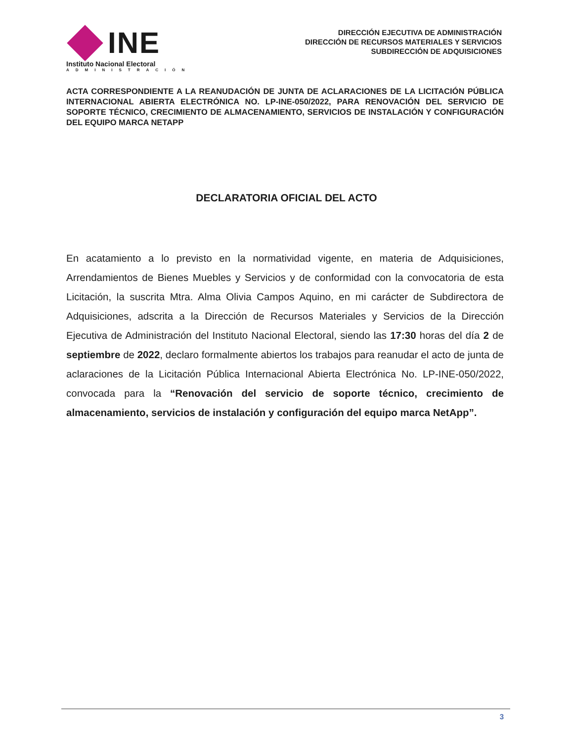INE
Instituto Nacional Electoral
ADMINISTRACIÓN
DIRECCIÓN EJECUTIVA DE ADMINISTRACIÓN
DIRECCIÓN DE RECURSOS MATERIALES Y SERVICIOS
SUBDIRECCIÓN DE ADQUISICIONES
ACTA CORRESPONDIENTE A LA REANUDACIÓN DE JUNTA DE ACLARACIONES DE LA LICITACIÓN PÚBLICA INTERNACIONAL ABIERTA ELECTRÓNICA NO. LP-INE-050/2022, PARA RENOVACIÓN DEL SERVICIO DE SOPORTE TÉCNICO, CRECIMIENTO DE ALMACENAMIENTO, SERVICIOS DE INSTALACIÓN Y CONFIGURACIÓN DEL EQUIPO MARCA NETAPP
DECLARATORIA OFICIAL DEL ACTO
En acatamiento a lo previsto en la normatividad vigente, en materia de Adquisiciones, Arrendamientos de Bienes Muebles y Servicios y de conformidad con la convocatoria de esta Licitación, la suscrita Mtra. Alma Olivia Campos Aquino, en mi carácter de Subdirectora de Adquisiciones, adscrita a la Dirección de Recursos Materiales y Servicios de la Dirección Ejecutiva de Administración del Instituto Nacional Electoral, siendo las 17:30 horas del día 2 de septiembre de 2022, declaro formalmente abiertos los trabajos para reanudar el acto de junta de aclaraciones de la Licitación Pública Internacional Abierta Electrónica No. LP-INE-050/2022, convocada para la “Renovación del servicio de soporte técnico, crecimiento de almacenamiento, servicios de instalación y configuración del equipo marca NetApp”.
3